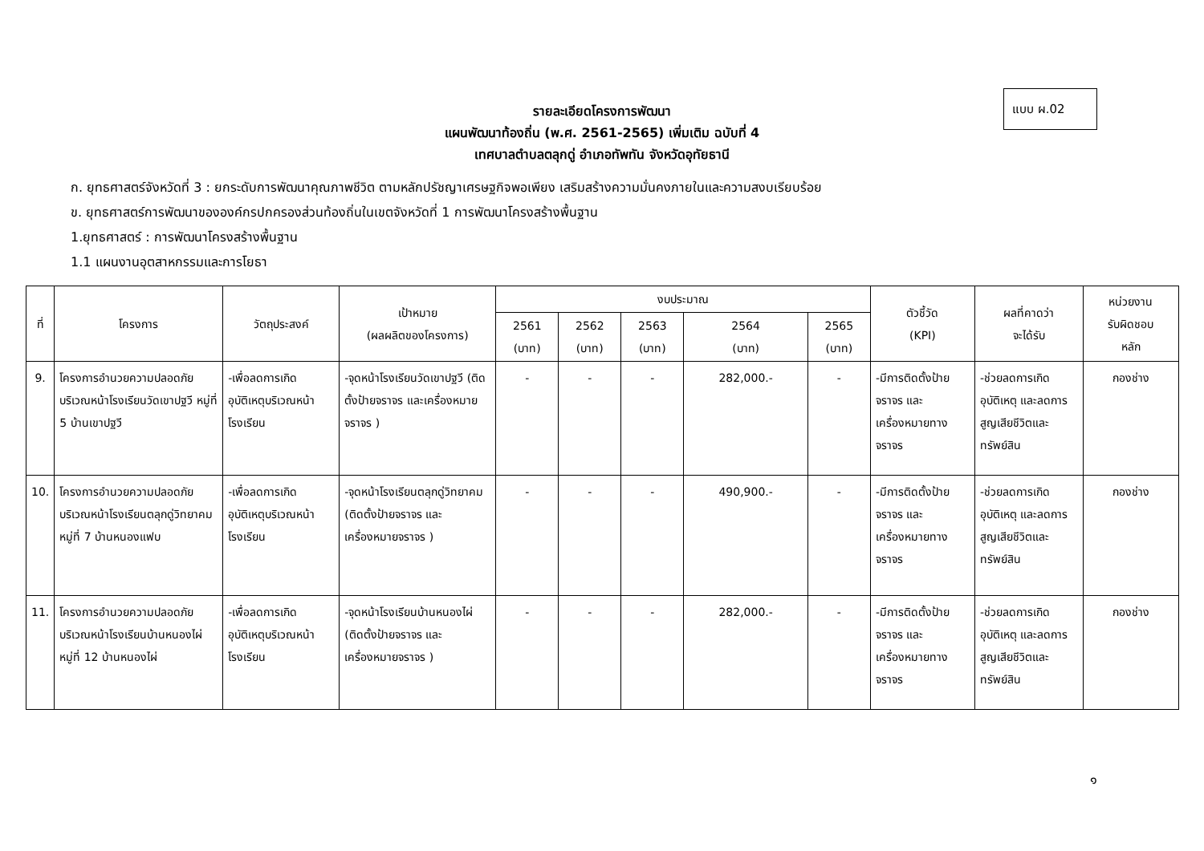แบบ ผ.02
รายละเอียดโครงการพัฒนา
แผนพัฒนาท้องถิ่น (พ.ศ. 2561-2565) เพิ่มเติม ฉบับที่ 4
เทศบาลตำบลตลุกดู่ อำเภอทัพทัน จังหวัดอุทัยธานี
ก. ยุทธศาสตร์จังหวัดที่ 3 : ยกระดับการพัฒนาคุณภาพชีวิต ตามหลักปรัชญาเศรษฐกิจพอเพียง เสริมสร้างความมั่นคงภายในและความสงบเรียบร้อย
ข. ยุทธศาสตร์การพัฒนาขององค์กรปกครองส่วนท้องถิ่นในเขตจังหวัดที่ 1 การพัฒนาโครงสร้างพื้นฐาน
1.ยุทธศาสตร์ : การพัฒนาโครงสร้างพื้นฐาน
1.1 แผนงานอุตสาหกรรมและการโยธา
| ที่ | โครงการ | วัตถุประสงค์ | เป้าหมาย (ผลผลิตของโครงการ) | งบประมาณ | | | | | ตัวชี้วัด (KPI) | ผลที่คาดว่า จะได้รับ | หน่วยงาน รับผิดชอบ หลัก |
| --- | --- | --- | --- | --- | --- | --- | --- | --- | --- | --- | --- |
| | | | | 2561 (บาท) | 2562 (บาท) | 2563 (บาท) | 2564 (บาท) | 2565 (บาท) | | | |
| 9. | โครงการอำนวยความปลอดภัยบริเวณหน้าโรงเรียนวัดเขาปฐวี หมู่ที่ 5 บ้านเขาปฐวี | -เพื่อลดการเกิดอุบัติเหตุบริเวณหน้าโรงเรียน | -จุดหน้าโรงเรียนวัดเขาปฐวี (ติดตั้งป้ายจราจร และเครื่องหมายจราจร ) | - | - | - | 282,000.- | - | -มีการติดตั้งป้ายจราจร และเครื่องหมายทางจราจร | -ช่วยลดการเกิดอุบัติเหตุ และลดการสูญเสียชีวิตและทรัพย์สิน | กองช่าง |
| 10. | โครงการอำนวยความปลอดภัยบริเวณหน้าโรงเรียนตลุกดู่วิทยาคม หมู่ที่ 7 บ้านหนองแฟบ | -เพื่อลดการเกิดอุบัติเหตุบริเวณหน้าโรงเรียน | -จุดหน้าโรงเรียนตลุกดู่วิทยาคม (ติดตั้งป้ายจราจร และเครื่องหมายจราจร ) | - | - | - | 490,900.- | - | -มีการติดตั้งป้ายจราจร และเครื่องหมายทางจราจร | -ช่วยลดการเกิดอุบัติเหตุ และลดการสูญเสียชีวิตและทรัพย์สิน | กองช่าง |
| 11. | โครงการอำนวยความปลอดภัยบริเวณหน้าโรงเรียนบ้านหนองไผ่ หมู่ที่ 12 บ้านหนองไผ่ | -เพื่อลดการเกิดอุบัติเหตุบริเวณหน้าโรงเรียน | -จุดหน้าโรงเรียนบ้านหนองไผ่ (ติดตั้งป้ายจราจร และเครื่องหมายจราจร ) | - | - | - | 282,000.- | - | -มีการติดตั้งป้ายจราจร และเครื่องหมายทางจราจร | -ช่วยลดการเกิดอุบัติเหตุ และลดการสูญเสียชีวิตและทรัพย์สิน | กองช่าง |
๑